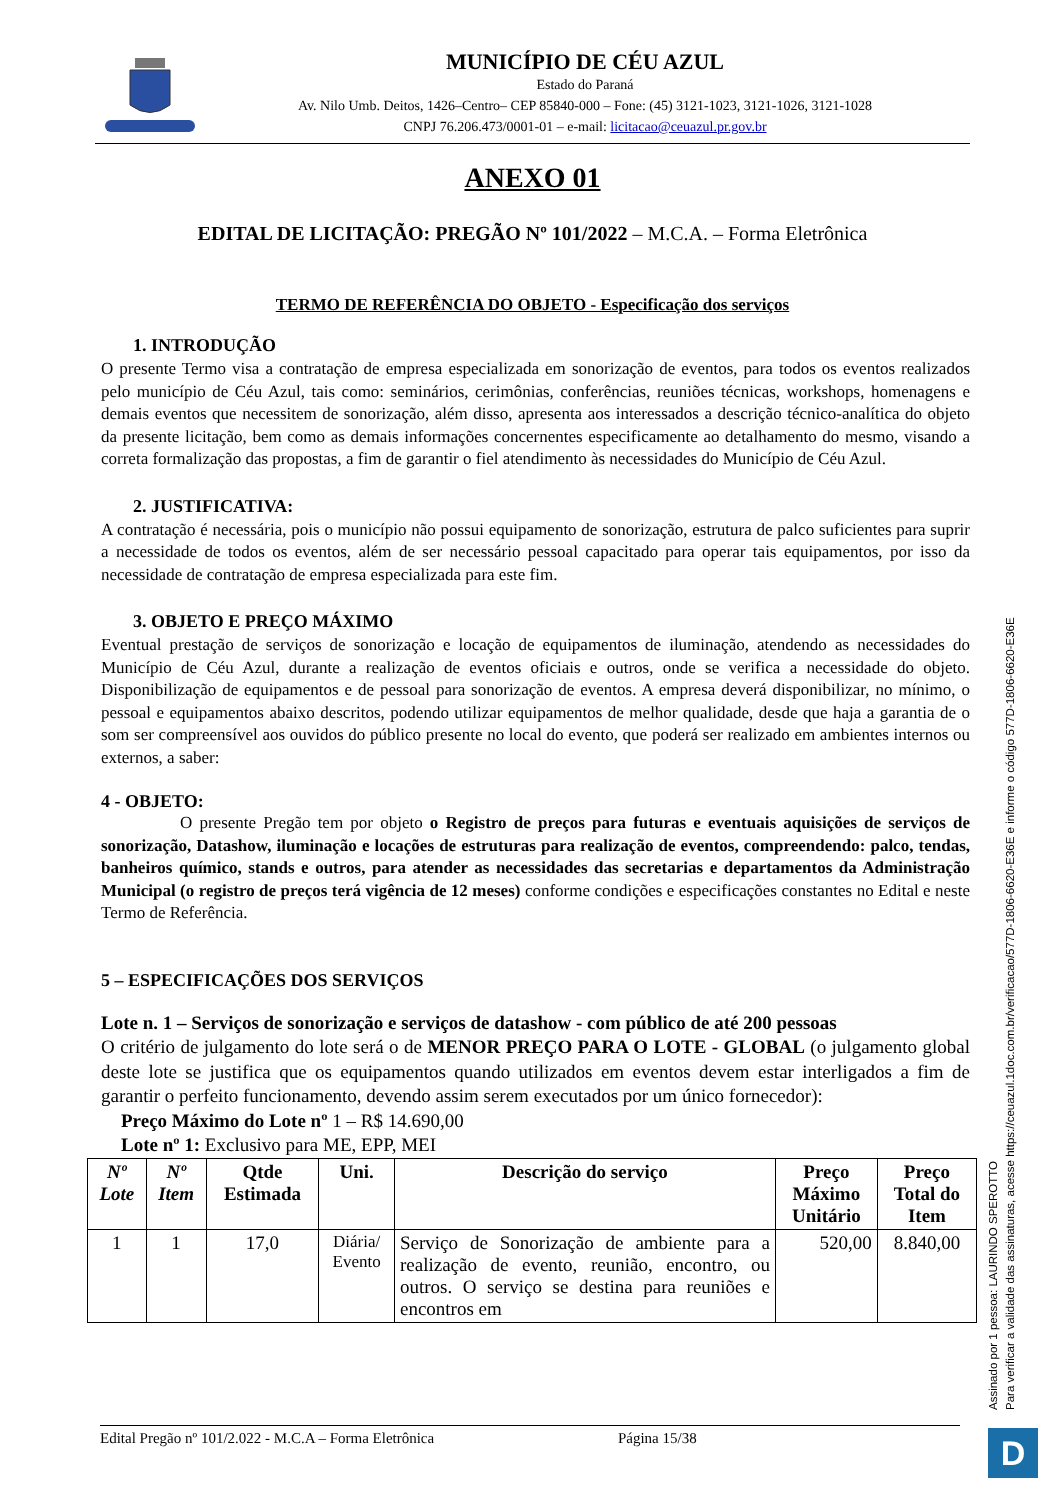MUNICÍPIO DE CÉU AZUL
Estado do Paraná
Av. Nilo Umb. Deitos, 1426–Centro– CEP 85840-000 – Fone: (45) 3121-1023, 3121-1026, 3121-1028
CNPJ 76.206.473/0001-01 – e-mail: licitacao@ceuazul.pr.gov.br
ANEXO 01
EDITAL DE LICITAÇÃO: PREGÃO Nº 101/2022 – M.C.A. – Forma Eletrônica
TERMO DE REFERÊNCIA DO OBJETO - Especificação dos serviços
1. INTRODUÇÃO
O presente Termo visa a contratação de empresa especializada em sonorização de eventos, para todos os eventos realizados pelo município de Céu Azul, tais como: seminários, cerimônias, conferências, reuniões técnicas, workshops, homenagens e demais eventos que necessitem de sonorização, além disso, apresenta aos interessados a descrição técnico-analítica do objeto da presente licitação, bem como as demais informações concernentes especificamente ao detalhamento do mesmo, visando a correta formalização das propostas, a fim de garantir o fiel atendimento às necessidades do Município de Céu Azul.
2. JUSTIFICATIVA:
A contratação é necessária, pois o município não possui equipamento de sonorização, estrutura de palco suficientes para suprir a necessidade de todos os eventos, além de ser necessário pessoal capacitado para operar tais equipamentos, por isso da necessidade de contratação de empresa especializada para este fim.
3. OBJETO E PREÇO MÁXIMO
Eventual prestação de serviços de sonorização e locação de equipamentos de iluminação, atendendo as necessidades do Município de Céu Azul, durante a realização de eventos oficiais e outros, onde se verifica a necessidade do objeto. Disponibilização de equipamentos e de pessoal para sonorização de eventos. A empresa deverá disponibilizar, no mínimo, o pessoal e equipamentos abaixo descritos, podendo utilizar equipamentos de melhor qualidade, desde que haja a garantia de o som ser compreensível aos ouvidos do público presente no local do evento, que poderá ser realizado em ambientes internos ou externos, a saber:
4 - OBJETO:
O presente Pregão tem por objeto o Registro de preços para futuras e eventuais aquisições de serviços de sonorização, Datashow, iluminação e locações de estruturas para realização de eventos, compreendendo: palco, tendas, banheiros químico, stands e outros, para atender as necessidades das secretarias e departamentos da Administração Municipal (o registro de preços terá vigência de 12 meses) conforme condições e especificações constantes no Edital e neste Termo de Referência.
5 – ESPECIFICAÇÕES DOS SERVIÇOS
Lote n. 1 – Serviços de sonorização e serviços de datashow - com público de até 200 pessoas
O critério de julgamento do lote será o de MENOR PREÇO PARA O LOTE - GLOBAL (o julgamento global deste lote se justifica que os equipamentos quando utilizados em eventos devem estar interligados a fim de garantir o perfeito funcionamento, devendo assim serem executados por um único fornecedor):
Preço Máximo do Lote nº 1 – R$ 14.690,00
Lote nº 1: Exclusivo para ME, EPP, MEI
| Nº Lote | Nº Item | Qtde Estimada | Uni. | Descrição do serviço | Preço Máximo Unitário | Preço Total do Item |
| --- | --- | --- | --- | --- | --- | --- |
| 1 | 1 | 17,0 | Diária/ Evento | Serviço de Sonorização de ambiente para a realização de evento, reunião, encontro, ou outros. O serviço se destina para reuniões e encontros em | 520,00 | 8.840,00 |
Edital Pregão nº 101/2.022 - M.C.A – Forma Eletrônica Página 15/38
Assinado por 1 pessoa: LAURINDO SPEROTTO
Para verificar a validade das assinaturas, acesse https://ceuazul.1doc.com.br/verificacao/577D-1806-6620-E36E e informe o código 577D-1806-6620-E36E
D